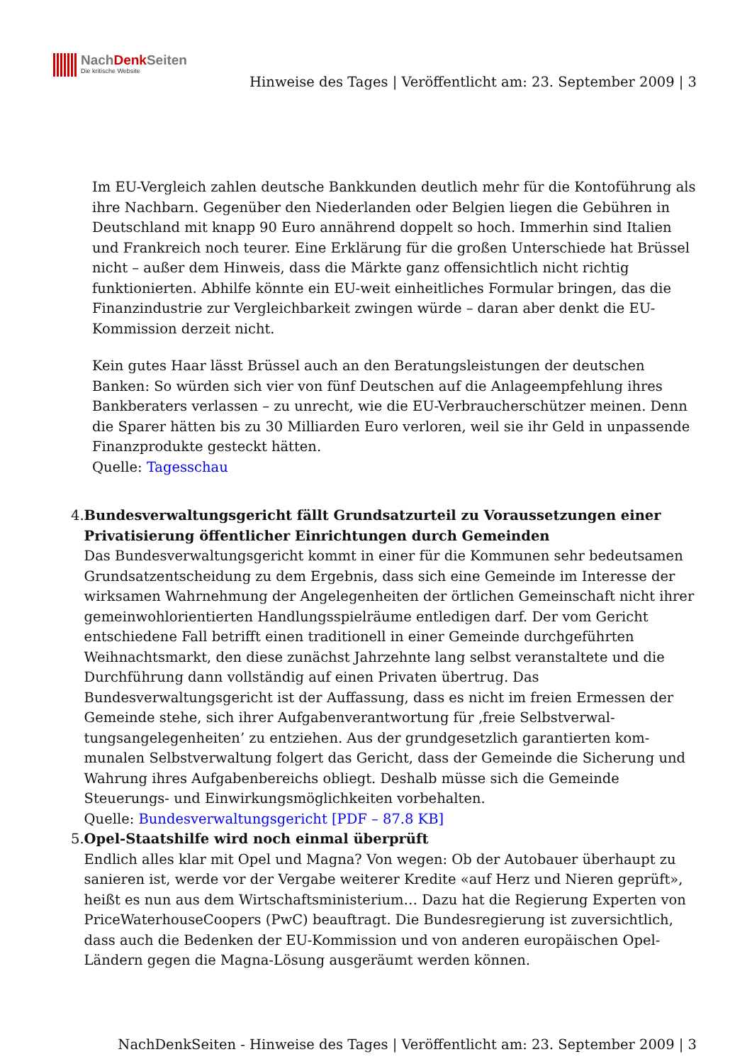NachDenk Seiten
Die kritische Website
Hinweise des Tages | Veröffentlicht am: 23. September 2009 | 3
Im EU-Vergleich zahlen deutsche Bankkunden deutlich mehr für die Kontoführung als ihre Nachbarn. Gegenüber den Niederlanden oder Belgien liegen die Gebühren in Deutschland mit knapp 90 Euro annährend doppelt so hoch. Immerhin sind Italien und Frankreich noch teurer. Eine Erklärung für die großen Unterschiede hat Brüssel nicht – außer dem Hinweis, dass die Märkte ganz offensichtlich nicht richtig funktionierten. Abhilfe könnte ein EU-weit einheitliches Formular bringen, das die Finanzindustrie zur Vergleichbarkeit zwingen würde – daran aber denkt die EU-Kommission derzeit nicht.
Kein gutes Haar lässt Brüssel auch an den Beratungsleistungen der deutschen Banken: So würden sich vier von fünf Deutschen auf die Anlageempfehlung ihres Bankberaters verlassen – zu unrecht, wie die EU-Verbraucherschützer meinen. Denn die Sparer hätten bis zu 30 Milliarden Euro verloren, weil sie ihr Geld in unpassende Finanzprodukte gesteckt hätten.
Quelle: Tagesschau
4. Bundesverwaltungsgericht fällt Grundsatzurteil zu Voraussetzungen einer Privatisierung öffentlicher Einrichtungen durch Gemeinden
Das Bundesverwaltungsgericht kommt in einer für die Kommunen sehr bedeutsamen Grundsatzentscheidung zu dem Ergebnis, dass sich eine Gemeinde im Interesse der wirksamen Wahrnehmung der Angelegenheiten der örtlichen Gemeinschaft nicht ihrer gemeinwohlorientierten Handlungsspielräume entledigen darf. Der vom Gericht entschiedene Fall betrifft einen traditionell in einer Gemeinde durchgeführten Weihnachtsmarkt, den diese zunächst Jahrzehnte lang selbst veranstaltete und die Durchführung dann vollständig auf einen Privaten übertrug. Das Bundesverwaltungsgericht ist der Auffassung, dass es nicht im freien Ermessen der Gemeinde stehe, sich ihrer Aufgabenverantwortung für ‚freie Selbstverwal-tungsangelegenheiten’ zu entziehen. Aus der grundgesetzlich garantierten kom-munalen Selbstverwaltung folgert das Gericht, dass der Gemeinde die Sicherung und Wahrung ihres Aufgabenbereichs obliegt. Deshalb müsse sich die Gemeinde Steuerungs- und Einwirkungsmöglichkeiten vorbehalten.
Quelle: Bundesverwaltungsgericht [PDF – 87.8 KB]
5. Opel-Staatshilfe wird noch einmal überprüft
Endlich alles klar mit Opel und Magna? Von wegen: Ob der Autobauer überhaupt zu sanieren ist, werde vor der Vergabe weiterer Kredite «auf Herz und Nieren geprüft», heißt es nun aus dem Wirtschaftsministerium… Dazu hat die Regierung Experten von PriceWaterhouseCoopers (PwC) beauftragt. Die Bundesregierung ist zuversichtlich, dass auch die Bedenken der EU-Kommission und von anderen europäischen Opel-Ländern gegen die Magna-Lösung ausgeräumt werden können.
NachDenkSeiten - Hinweise des Tages | Veröffentlicht am: 23. September 2009 | 3